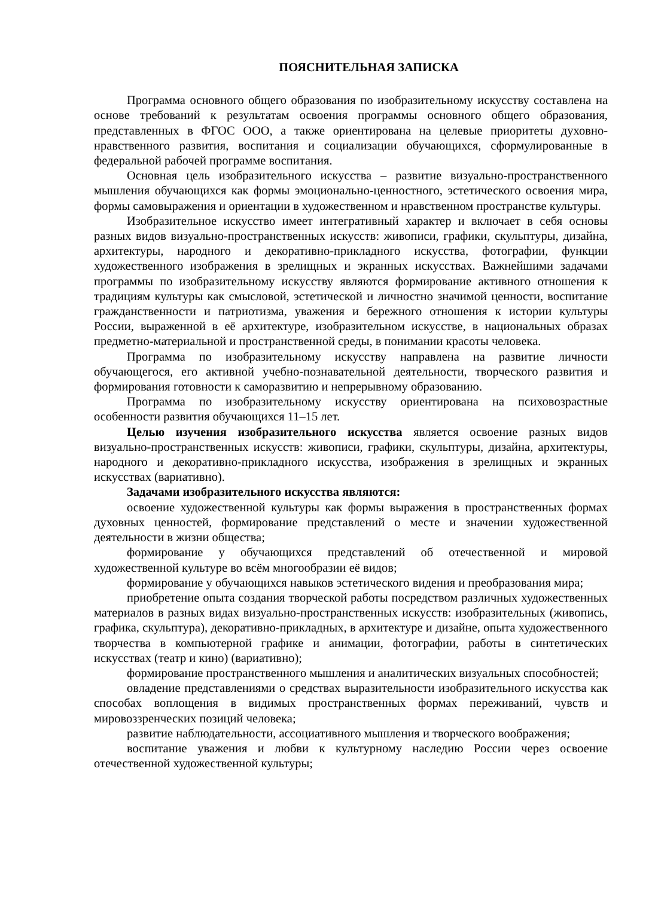ПОЯСНИТЕЛЬНАЯ ЗАПИСКА
Программа основного общего образования по изобразительному искусству составлена на основе требований к результатам освоения программы основного общего образования, представленных в ФГОС ООО, а также ориентирована на целевые приоритеты духовно-нравственного развития, воспитания и социализации обучающихся, сформулированные в федеральной рабочей программе воспитания.
Основная цель изобразительного искусства – развитие визуально-пространственного мышления обучающихся как формы эмоционально-ценностного, эстетического освоения мира, формы самовыражения и ориентации в художественном и нравственном пространстве культуры.
Изобразительное искусство имеет интегративный характер и включает в себя основы разных видов визуально-пространственных искусств: живописи, графики, скульптуры, дизайна, архитектуры, народного и декоративно-прикладного искусства, фотографии, функции художественного изображения в зрелищных и экранных искусствах. Важнейшими задачами программы по изобразительному искусству являются формирование активного отношения к традициям культуры как смысловой, эстетической и личностно значимой ценности, воспитание гражданственности и патриотизма, уважения и бережного отношения к истории культуры России, выраженной в её архитектуре, изобразительном искусстве, в национальных образах предметно-материальной и пространственной среды, в понимании красоты человека.
Программа по изобразительному искусству направлена на развитие личности обучающегося, его активной учебно-познавательной деятельности, творческого развития и формирования готовности к саморазвитию и непрерывному образованию.
Программа по изобразительному искусству ориентирована на психовозрастные особенности развития обучающихся 11–15 лет.
Целью изучения изобразительного искусства является освоение разных видов визуально-пространственных искусств: живописи, графики, скульптуры, дизайна, архитектуры, народного и декоративно-прикладного искусства, изображения в зрелищных и экранных искусствах (вариативно).
Задачами изобразительного искусства являются:
освоение художественной культуры как формы выражения в пространственных формах духовных ценностей, формирование представлений о месте и значении художественной деятельности в жизни общества;
формирование у обучающихся представлений об отечественной и мировой художественной культуре во всём многообразии её видов;
формирование у обучающихся навыков эстетического видения и преобразования мира;
приобретение опыта создания творческой работы посредством различных художественных материалов в разных видах визуально-пространственных искусств: изобразительных (живопись, графика, скульптура), декоративно-прикладных, в архитектуре и дизайне, опыта художественного творчества в компьютерной графике и анимации, фотографии, работы в синтетических искусствах (театр и кино) (вариативно);
формирование пространственного мышления и аналитических визуальных способностей;
овладение представлениями о средствах выразительности изобразительного искусства как способах воплощения в видимых пространственных формах переживаний, чувств и мировоззренческих позиций человека;
развитие наблюдательности, ассоциативного мышления и творческого воображения;
воспитание уважения и любви к культурному наследию России через освоение отечественной художественной культуры;